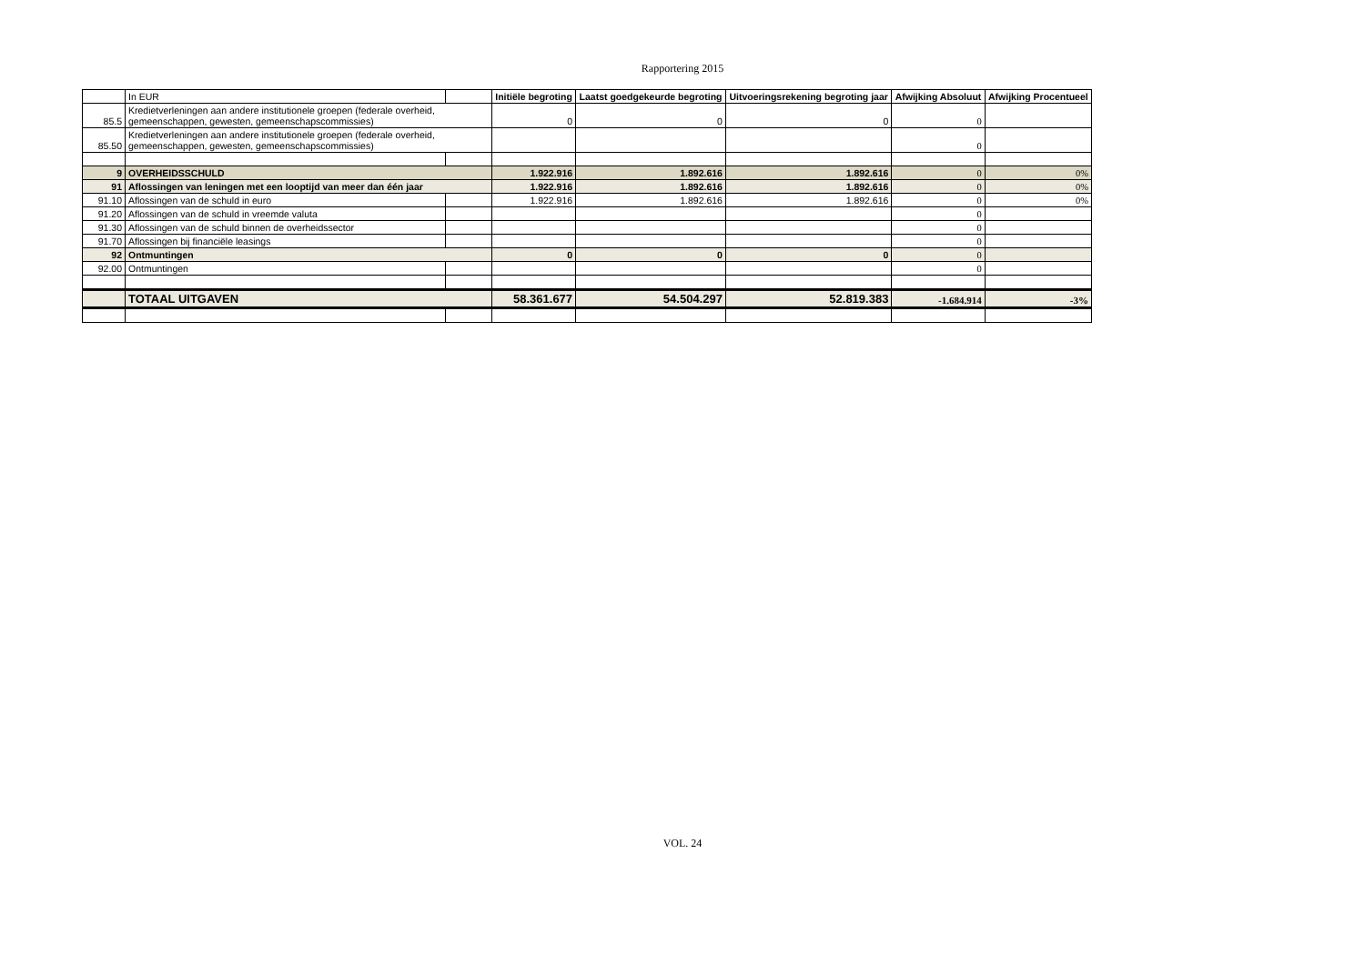Rapportering 2015
| | In EUR | | Initiële begroting | Laatst goedgekeurde begroting | Uitvoeringsrekening begroting jaar | Afwijking Absoluut | Afwijking Procentueel |
| 85.5 | Kredietverleningen aan andere institutionele groepen (federale overheid, gemeenschappen, gewesten, gemeenschapscommissies) | | 0 | 0 | 0 | 0 | |
| 85.50 | Kredietverleningen aan andere institutionele groepen (federale overheid, gemeenschappen, gewesten, gemeenschapscommissies) | | | | | 0 | |
| 9 | OVERHEIDSSCHULD | | 1.922.916 | 1.892.616 | 1.892.616 | 0 | 0% |
| 91 | Aflossingen van leningen met een looptijd van meer dan één jaar | | 1.922.916 | 1.892.616 | 1.892.616 | 0 | 0% |
| 91.10 | Aflossingen van de schuld in euro | | 1.922.916 | 1.892.616 | 1.892.616 | 0 | 0% |
| 91.20 | Aflossingen van de schuld in vreemde valuta | | | | | 0 | |
| 91.30 | Aflossingen van de schuld binnen de overheidssector | | | | | 0 | |
| 91.70 | Aflossingen bij financiële leasings | | | | | 0 | |
| 92 | Ontmuntingen | | 0 | 0 | 0 | 0 | |
| 92.00 | Ontmuntingen | | | | | 0 | |
| | TOTAAL UITGAVEN | | 58.361.677 | 54.504.297 | 52.819.383 | -1.684.914 | -3% |
VOL. 24